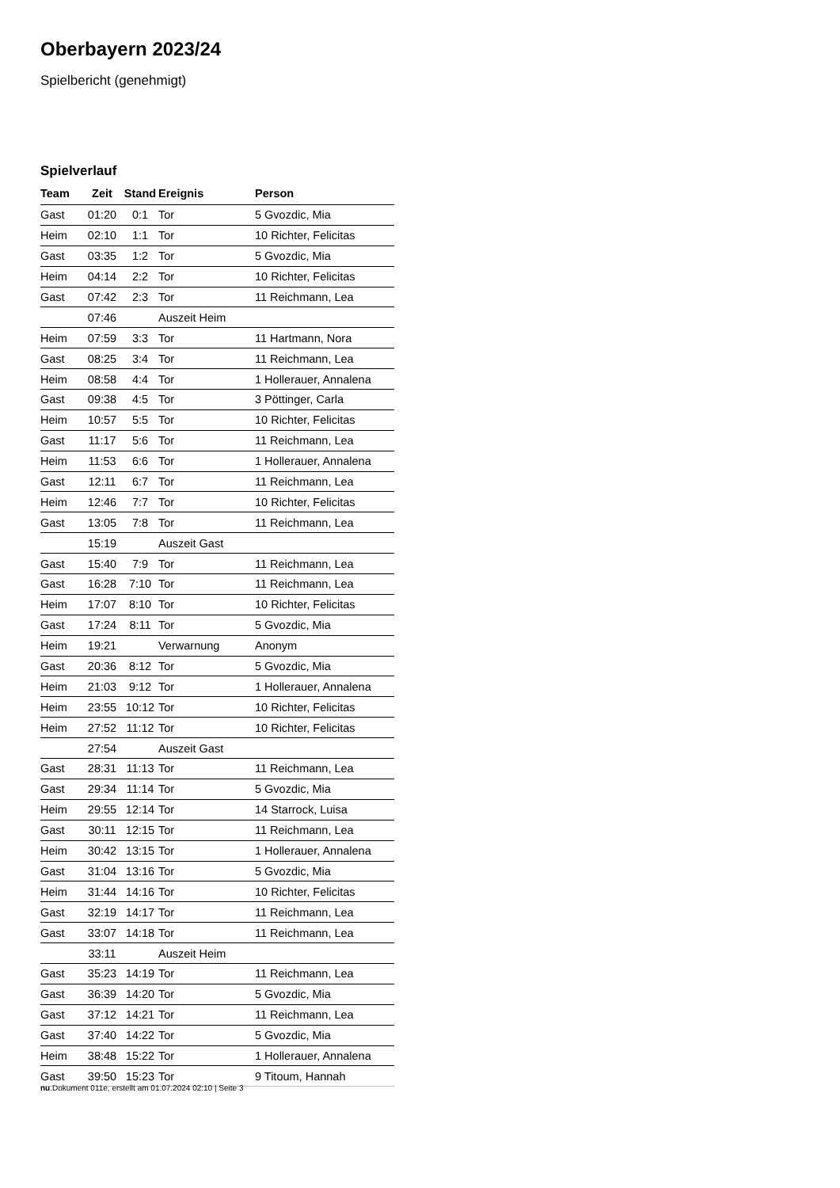Oberbayern 2023/24
Spielbericht (genehmigt)
Spielverlauf
| Team | Zeit | Stand | Ereignis | Person |
| --- | --- | --- | --- | --- |
| Gast | 01:20 | 0:1 | Tor | 5 Gvozdic, Mia |
| Heim | 02:10 | 1:1 | Tor | 10 Richter, Felicitas |
| Gast | 03:35 | 1:2 | Tor | 5 Gvozdic, Mia |
| Heim | 04:14 | 2:2 | Tor | 10 Richter, Felicitas |
| Gast | 07:42 | 2:3 | Tor | 11 Reichmann, Lea |
| | 07:46 | | Auszeit Heim | |
| Heim | 07:59 | 3:3 | Tor | 11 Hartmann, Nora |
| Gast | 08:25 | 3:4 | Tor | 11 Reichmann, Lea |
| Heim | 08:58 | 4:4 | Tor | 1 Hollerauer, Annalena |
| Gast | 09:38 | 4:5 | Tor | 3 Pöttinger, Carla |
| Heim | 10:57 | 5:5 | Tor | 10 Richter, Felicitas |
| Gast | 11:17 | 5:6 | Tor | 11 Reichmann, Lea |
| Heim | 11:53 | 6:6 | Tor | 1 Hollerauer, Annalena |
| Gast | 12:11 | 6:7 | Tor | 11 Reichmann, Lea |
| Heim | 12:46 | 7:7 | Tor | 10 Richter, Felicitas |
| Gast | 13:05 | 7:8 | Tor | 11 Reichmann, Lea |
| | 15:19 | | Auszeit Gast | |
| Gast | 15:40 | 7:9 | Tor | 11 Reichmann, Lea |
| Gast | 16:28 | 7:10 | Tor | 11 Reichmann, Lea |
| Heim | 17:07 | 8:10 | Tor | 10 Richter, Felicitas |
| Gast | 17:24 | 8:11 | Tor | 5 Gvozdic, Mia |
| Heim | 19:21 | | Verwarnung | Anonym |
| Gast | 20:36 | 8:12 | Tor | 5 Gvozdic, Mia |
| Heim | 21:03 | 9:12 | Tor | 1 Hollerauer, Annalena |
| Heim | 23:55 | 10:12 | Tor | 10 Richter, Felicitas |
| Heim | 27:52 | 11:12 | Tor | 10 Richter, Felicitas |
| | 27:54 | | Auszeit Gast | |
| Gast | 28:31 | 11:13 | Tor | 11 Reichmann, Lea |
| Gast | 29:34 | 11:14 | Tor | 5 Gvozdic, Mia |
| Heim | 29:55 | 12:14 | Tor | 14 Starrock, Luisa |
| Gast | 30:11 | 12:15 | Tor | 11 Reichmann, Lea |
| Heim | 30:42 | 13:15 | Tor | 1 Hollerauer, Annalena |
| Gast | 31:04 | 13:16 | Tor | 5 Gvozdic, Mia |
| Heim | 31:44 | 14:16 | Tor | 10 Richter, Felicitas |
| Gast | 32:19 | 14:17 | Tor | 11 Reichmann, Lea |
| Gast | 33:07 | 14:18 | Tor | 11 Reichmann, Lea |
| | 33:11 | | Auszeit Heim | |
| Gast | 35:23 | 14:19 | Tor | 11 Reichmann, Lea |
| Gast | 36:39 | 14:20 | Tor | 5 Gvozdic, Mia |
| Gast | 37:12 | 14:21 | Tor | 11 Reichmann, Lea |
| Gast | 37:40 | 14:22 | Tor | 5 Gvozdic, Mia |
| Heim | 38:48 | 15:22 | Tor | 1 Hollerauer, Annalena |
| Gast | 39:50 | 15:23 | Tor | 9 Titoum, Hannah |
nu.Dokument 011e, erstellt am 01.07.2024 02:10 | Seite 3